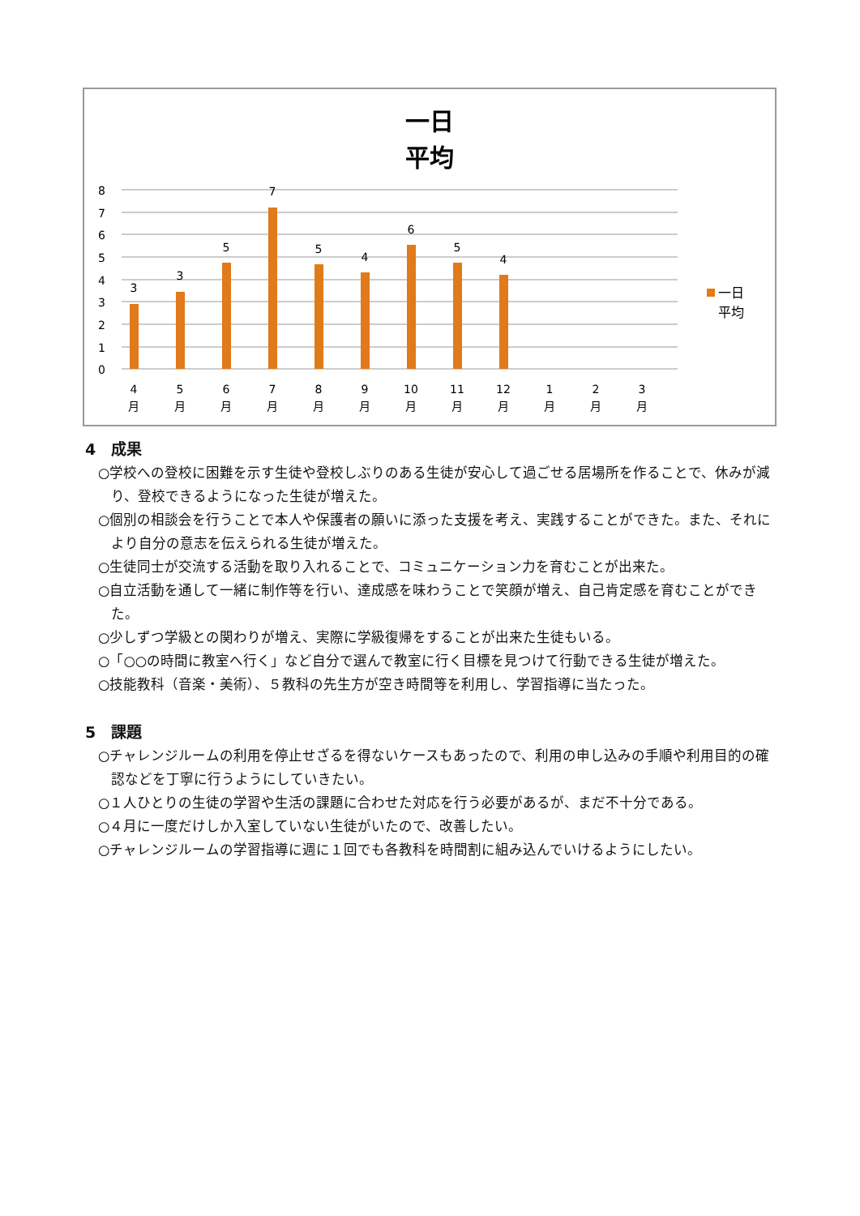一日
平均
8
7
6
5
4
3
2
1
0
3
3
5
7
5
4
6
5
4
4
月
5
月
6
月
7
月
8
月
9
月
10
月
11
月
12
月
1
月
2
月
3
月
一日
平均
4　成果
○学校への登校に困難を示す生徒や登校しぶりのある生徒が安心して過ごせる居場所を作ることで、休みが減り、登校できるようになった生徒が増えた。
○個別の相談会を行うことで本人や保護者の願いに添った支援を考え、実践することができた。また、それにより自分の意志を伝えられる生徒が増えた。
○生徒同士が交流する活動を取り入れることで、コミュニケーション力を育むことが出来た。
○自立活動を通して一緒に制作等を行い、達成感を味わうことで笑顔が増え、自己肯定感を育むことができた。
○少しずつ学級との関わりが増え、実際に学級復帰をすることが出来た生徒もいる。
○「○○の時間に教室へ行く」など自分で選んで教室に行く目標を見つけて行動できる生徒が増えた。
○技能教科（音楽・美術）、５教科の先生方が空き時間等を利用し、学習指導に当たった。
5　課題
○チャレンジルームの利用を停止せざるを得ないケースもあったので、利用の申し込みの手順や利用目的の確認などを丁寧に行うようにしていきたい。
○１人ひとりの生徒の学習や生活の課題に合わせた対応を行う必要があるが、まだ不十分である。
○４月に一度だけしか入室していない生徒がいたので、改善したい。
○チャレンジルームの学習指導に週に１回でも各教科を時間割に組み込んでいけるようにしたい。